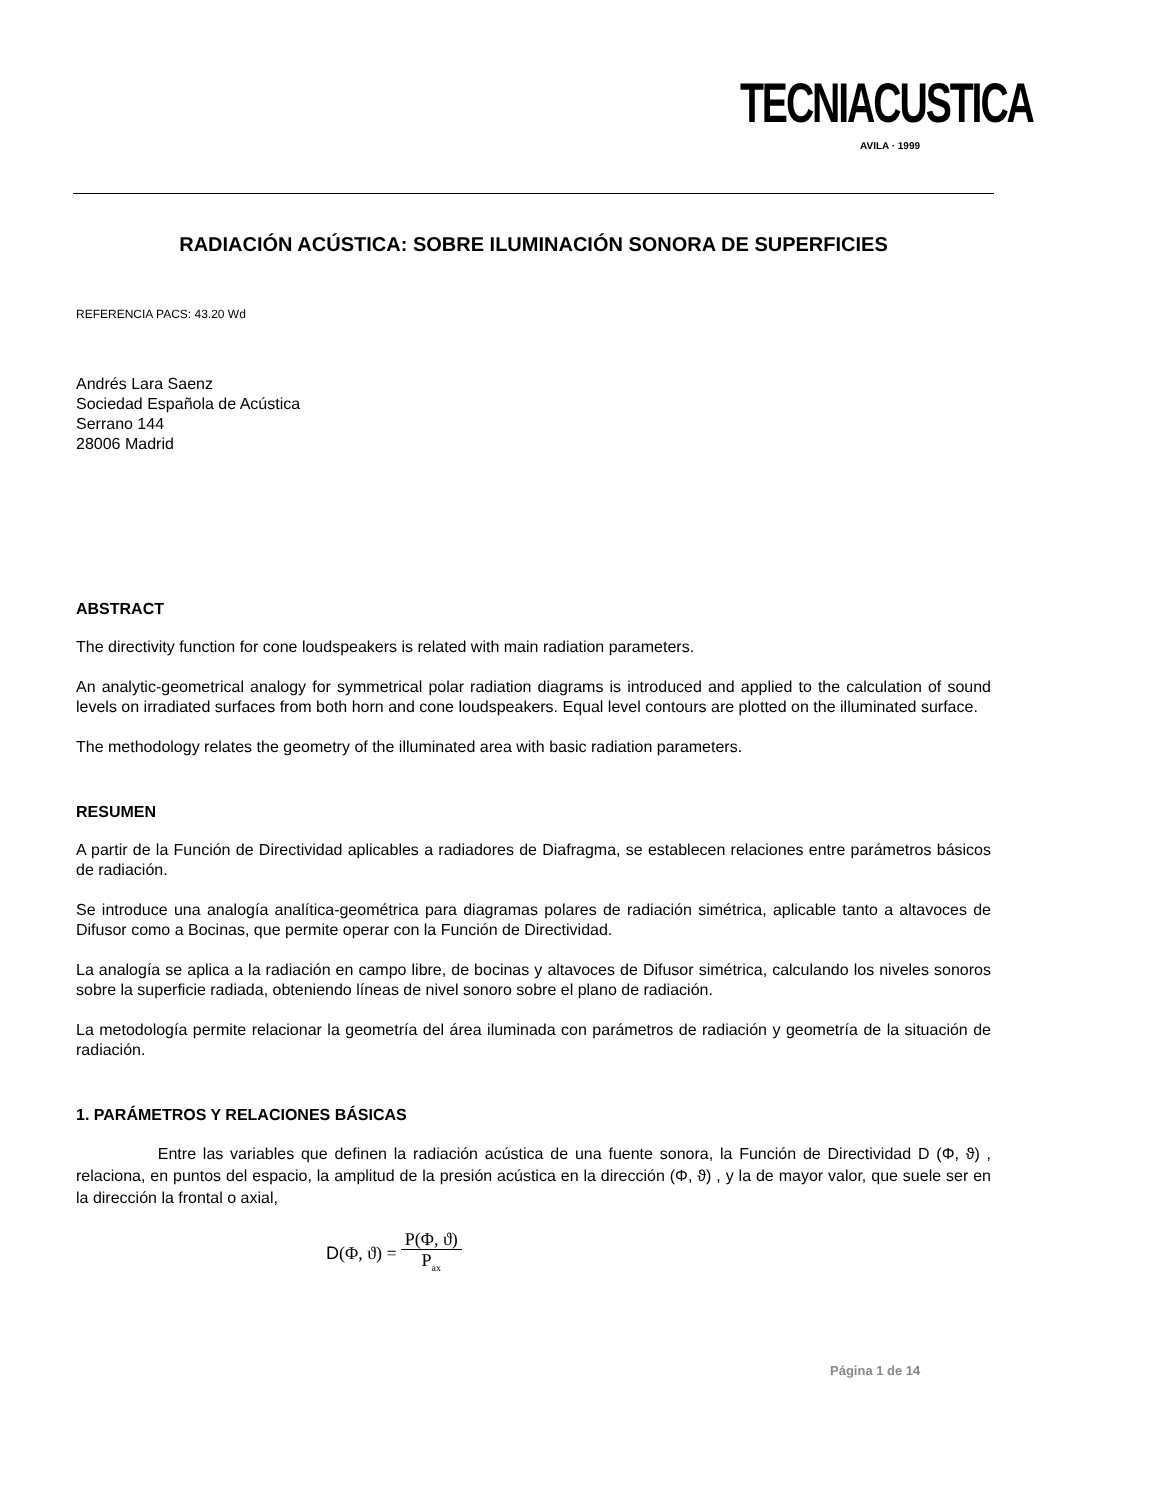TECNIACUSTICA
AVILA · 1999
RADIACIÓN ACÚSTICA: SOBRE ILUMINACIÓN SONORA DE SUPERFICIES
REFERENCIA PACS: 43.20 Wd
Andrés Lara Saenz
Sociedad Española de Acústica
Serrano 144
28006 Madrid
ABSTRACT
The directivity function for cone loudspeakers is related with main radiation parameters.
An analytic-geometrical analogy for symmetrical polar radiation diagrams is introduced and applied to the calculation of sound levels on irradiated surfaces from both horn and cone loudspeakers. Equal level contours are plotted on the illuminated surface.
The methodology relates the geometry of the illuminated area with basic radiation parameters.
RESUMEN
A partir de la Función de Directividad aplicables a radiadores de Diafragma, se establecen relaciones entre parámetros básicos de radiación.
Se introduce una analogía analítica-geométrica para diagramas polares de radiación simétrica, aplicable tanto a altavoces de Difusor como a Bocinas, que permite operar con la Función de Directividad.
La analogía se aplica a la radiación en campo libre, de bocinas y altavoces de Difusor simétrica, calculando los niveles sonoros sobre la superficie radiada, obteniendo líneas de nivel sonoro sobre el plano de radiación.
La metodología permite relacionar la geometría del área iluminada con parámetros de radiación y geometría de la situación de radiación.
1. PARÁMETROS Y RELACIONES BÁSICAS
Entre las variables que definen la radiación acústica de una fuente sonora, la Función de Directividad D (Φ, ϑ) , relaciona, en puntos del espacio, la amplitud de la presión acústica en la dirección (Φ, ϑ) , y la de mayor valor, que suele ser en la dirección la frontal o axial,
D (Φ, ϑ) = P(Φ, ϑ) P<sub>ax</sub>
Página 1 de 14